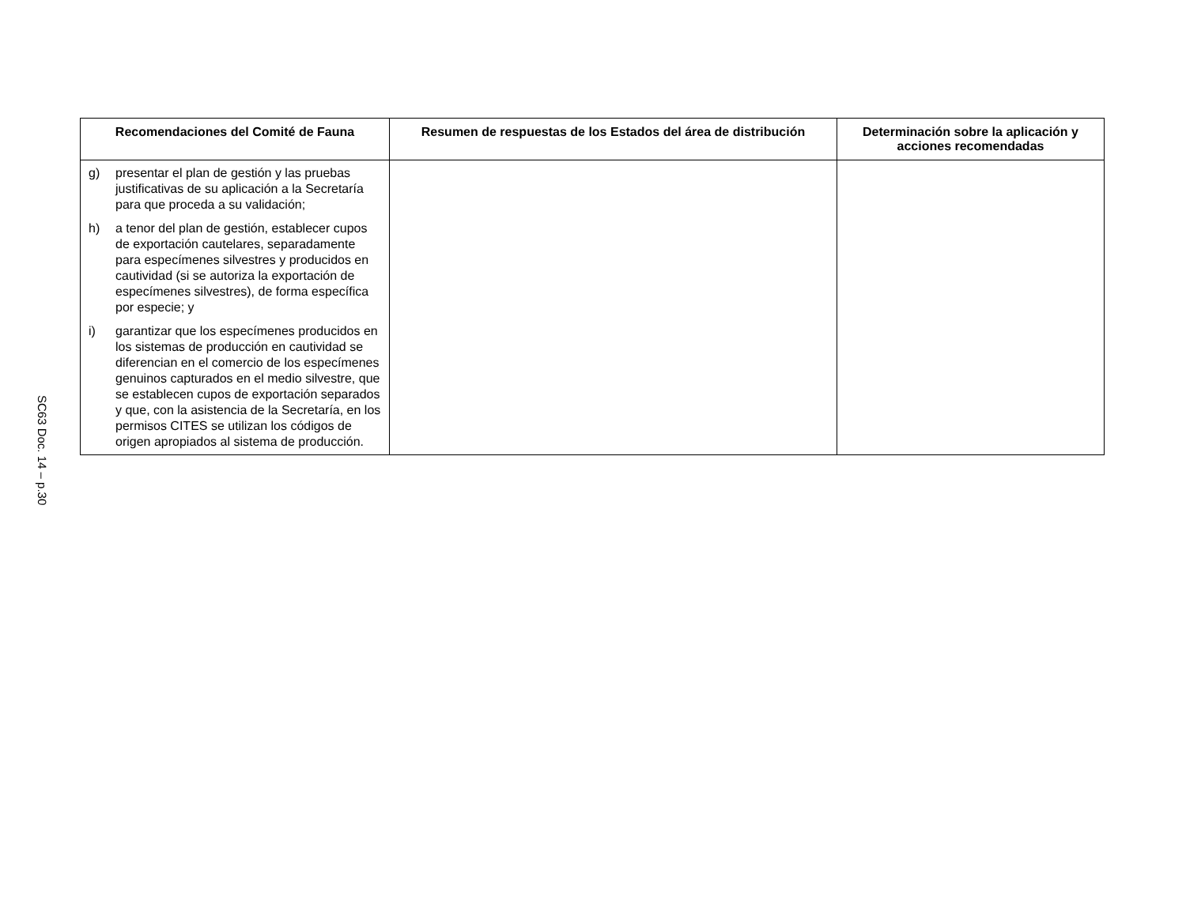SC63 Doc. 14 – p.30
| Recomendaciones del Comité de Fauna | Resumen de respuestas de los Estados del área de distribución | Determinación sobre la aplicación y acciones recomendadas |
| --- | --- | --- |
| g) presentar el plan de gestión y las pruebas justificativas de su aplicación a la Secretaría para que proceda a su validación; h) a tenor del plan de gestión, establecer cupos de exportación cautelares, separadamente para especímenes silvestres y producidos en cautividad (si se autoriza la exportación de especímenes silvestres), de forma específica por especie; y i) garantizar que los especímenes producidos en los sistemas de producción en cautividad se diferencian en el comercio de los especímenes genuinos capturados en el medio silvestre, que se establecen cupos de exportación separados y que, con la asistencia de la Secretaría, en los permisos CITES se utilizan los códigos de origen apropiados al sistema de producción. | | |